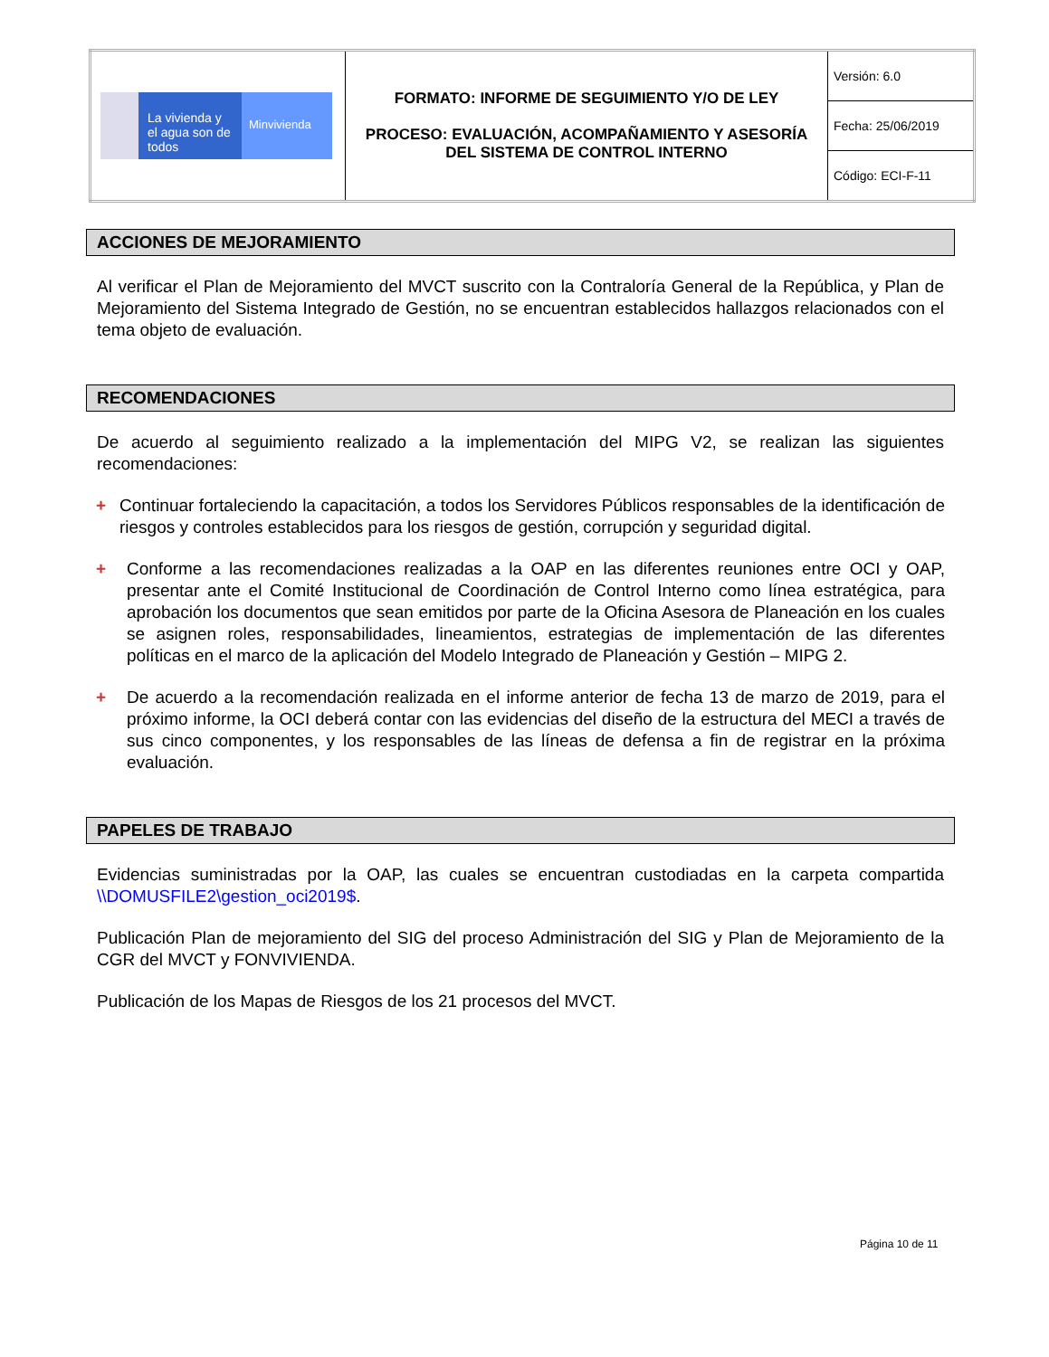| La vivienda y el agua son de todos Minvivienda | FORMATO: INFORME DE SEGUIMIENTO Y/O DE LEY PROCESO: EVALUACIÓN, ACOMPAÑAMIENTO Y ASESORÍA DEL SISTEMA DE CONTROL INTERNO | Versión: 6.0 |
| | | Fecha: 25/06/2019 |
| | | Código: ECI-F-11 |
ACCIONES DE MEJORAMIENTO
Al verificar el Plan de Mejoramiento del MVCT suscrito con la Contraloría General de la República, y Plan de Mejoramiento del Sistema Integrado de Gestión, no se encuentran establecidos hallazgos relacionados con el tema objeto de evaluación.
RECOMENDACIONES
De acuerdo al seguimiento realizado a la implementación del MIPG V2, se realizan las siguientes recomendaciones:
+ Continuar fortaleciendo la capacitación, a todos los Servidores Públicos responsables de la identificación de riesgos y controles establecidos para los riesgos de gestión, corrupción y seguridad digital.
+ Conforme a las recomendaciones realizadas a la OAP en las diferentes reuniones entre OCI y OAP, presentar ante el Comité Institucional de Coordinación de Control Interno como línea estratégica, para aprobación los documentos que sean emitidos por parte de la Oficina Asesora de Planeación en los cuales se asignen roles, responsabilidades, lineamientos, estrategias de implementación de las diferentes políticas en el marco de la aplicación del Modelo Integrado de Planeación y Gestión – MIPG 2.
+ De acuerdo a la recomendación realizada en el informe anterior de fecha 13 de marzo de 2019, para el próximo informe, la OCI deberá contar con las evidencias del diseño de la estructura del MECI a través de sus cinco componentes, y los responsables de las líneas de defensa a fin de registrar en la próxima evaluación.
PAPELES DE TRABAJO
Evidencias suministradas por la OAP, las cuales se encuentran custodiadas en la carpeta compartida \\DOMUSFILE2\gestion_oci2019$.
Publicación Plan de mejoramiento del SIG del proceso Administración del SIG y Plan de Mejoramiento de la CGR del MVCT y FONVIVIENDA.
Publicación de los Mapas de Riesgos de los 21 procesos del MVCT.
Página 10 de 11